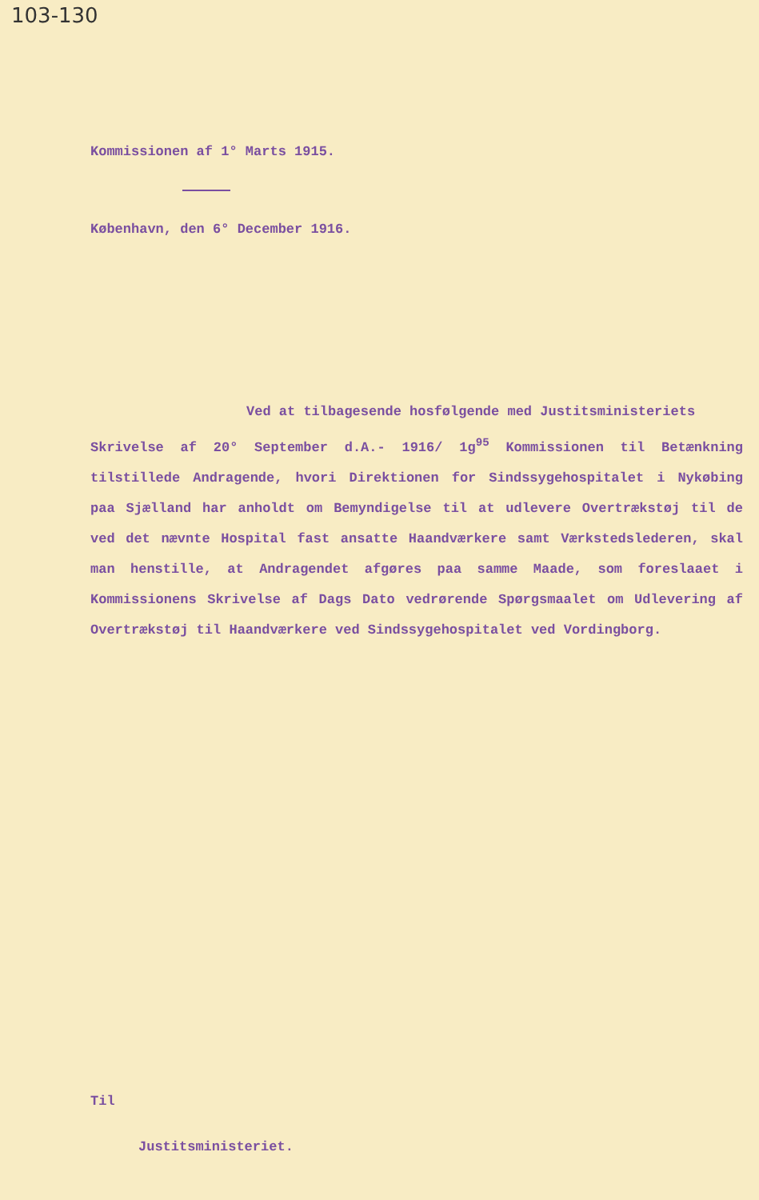103-130
Kommissionen af 1° Marts 1915.
København, den 6° December 1916.
Ved at tilbagesende hosfølgende med Justitsministeriets
Skrivelse af 20° September d.A.- 1916/ 1g<sup>95</sup> Kommissionen til Betænkning tilstillede Andragende, hvori Direktionen for Sindssygehospitalet i Nykøbing paa Sjælland har anholdt om Bemyndigelse til at udlevere Overtrækstøj til de ved det nævnte Hospital fast ansatte Haandværkere samt Værkstedslederen, skal man henstille, at Andragendet afgøres paa samme Maade, som foreslaaet i Kommissionens Skrivelse af Dags Dato vedrørende Spørgsmaalet om Udlevering af Overtrækstøj til Haandværkere ved Sindssygehospitalet ved Vordingborg.
Til
Justitsministeriet.